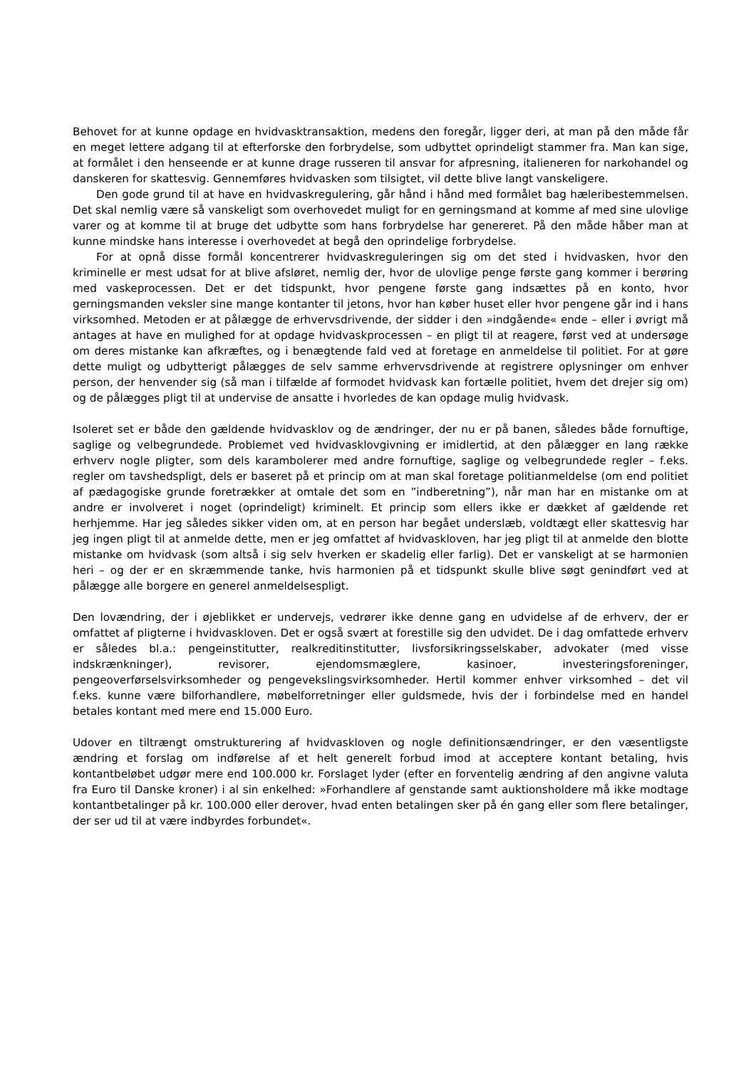Behovet for at kunne opdage en hvidvasktransaktion, medens den foregår, ligger deri, at man på den måde får en meget lettere adgang til at efterforske den forbrydelse, som udbyttet oprindeligt stammer fra. Man kan sige, at formålet i den henseende er at kunne drage russeren til ansvar for afpresning, italieneren for narkohandel og danskeren for skattesvig. Gennemføres hvidvasken som tilsigtet, vil dette blive langt vanskeligere.
Den gode grund til at have en hvidvaskregulering, går hånd i hånd med formålet bag hæleribestemmelsen. Det skal nemlig være så vanskeligt som overhovedet muligt for en gerningsmand at komme af med sine ulovlige varer og at komme til at bruge det udbytte som hans forbrydelse har genereret. På den måde håber man at kunne mindske hans interesse i overhovedet at begå den oprindelige forbrydelse.
For at opnå disse formål koncentrerer hvidvaskreguleringen sig om det sted i hvidvasken, hvor den kriminelle er mest udsat for at blive afsløret, nemlig der, hvor de ulovlige penge første gang kommer i berøring med vaskeprocessen. Det er det tidspunkt, hvor pengene første gang indsættes på en konto, hvor gerningsmanden veksler sine mange kontanter til jetons, hvor han køber huset eller hvor pengene går ind i hans virksomhed. Metoden er at pålægge de erhvervsdrivende, der sidder i den »indgående« ende – eller i øvrigt må antages at have en mulighed for at opdage hvidvaskprocessen – en pligt til at reagere, først ved at undersøge om deres mistanke kan afkræftes, og i benægtende fald ved at foretage en anmeldelse til politiet. For at gøre dette muligt og udbytterigt pålægges de selv samme erhvervsdrivende at registrere oplysninger om enhver person, der henvender sig (så man i tilfælde af formodet hvidvask kan fortælle politiet, hvem det drejer sig om) og de pålægges pligt til at undervise de ansatte i hvorledes de kan opdage mulig hvidvask.
Isoleret set er både den gældende hvidvasklov og de ændringer, der nu er på banen, således både fornuftige, saglige og velbegrundede. Problemet ved hvidvasklovgivning er imidlertid, at den pålægger en lang række erhverv nogle pligter, som dels karambolerer med andre fornuftige, saglige og velbegrundede regler – f.eks. regler om tavshedspligt, dels er baseret på et princip om at man skal foretage politianmeldelse (om end politiet af pædagogiske grunde foretrækker at omtale det som en ”indberetning”), når man har en mistanke om at andre er involveret i noget (oprindeligt) kriminelt. Et princip som ellers ikke er dækket af gældende ret herhjemme. Har jeg således sikker viden om, at en person har begået underslæb, voldtægt eller skattesvig har jeg ingen pligt til at anmelde dette, men er jeg omfattet af hvidvaskloven, har jeg pligt til at anmelde den blotte mistanke om hvidvask (som altså i sig selv hverken er skadelig eller farlig). Det er vanskeligt at se harmonien heri – og der er en skræmmende tanke, hvis harmonien på et tidspunkt skulle blive søgt genindført ved at pålægge alle borgere en generel anmeldelsespligt.
Den lovændring, der i øjeblikket er undervejs, vedrører ikke denne gang en udvidelse af de erhverv, der er omfattet af pligterne i hvidvaskloven. Det er også svært at forestille sig den udvidet. De i dag omfattede erhverv er således bl.a.: pengeinstitutter, realkreditinstitutter, livsforsikringsselskaber, advokater (med visse indskrænkninger), revisorer, ejendomsmæglere, kasinoer, investeringsforeninger, pengeoverførselsvirksomheder og pengevekslingsvirksomheder. Hertil kommer enhver virksomhed – det vil f.eks. kunne være bilforhandlere, møbelforretninger eller guldsmede, hvis der i forbindelse med en handel betales kontant med mere end 15.000 Euro.
Udover en tiltrængt omstrukturering af hvidvaskloven og nogle definitionsændringer, er den væsentligste ændring et forslag om indførelse af et helt generelt forbud imod at acceptere kontant betaling, hvis kontantbeløbet udgør mere end 100.000 kr. Forslaget lyder (efter en forventelig ændring af den angivne valuta fra Euro til Danske kroner) i al sin enkelhed: »Forhandlere af genstande samt auktionsholdere må ikke modtage kontantbetalinger på kr. 100.000 eller derover, hvad enten betalingen sker på én gang eller som flere betalinger, der ser ud til at være indbyrdes forbundet«.